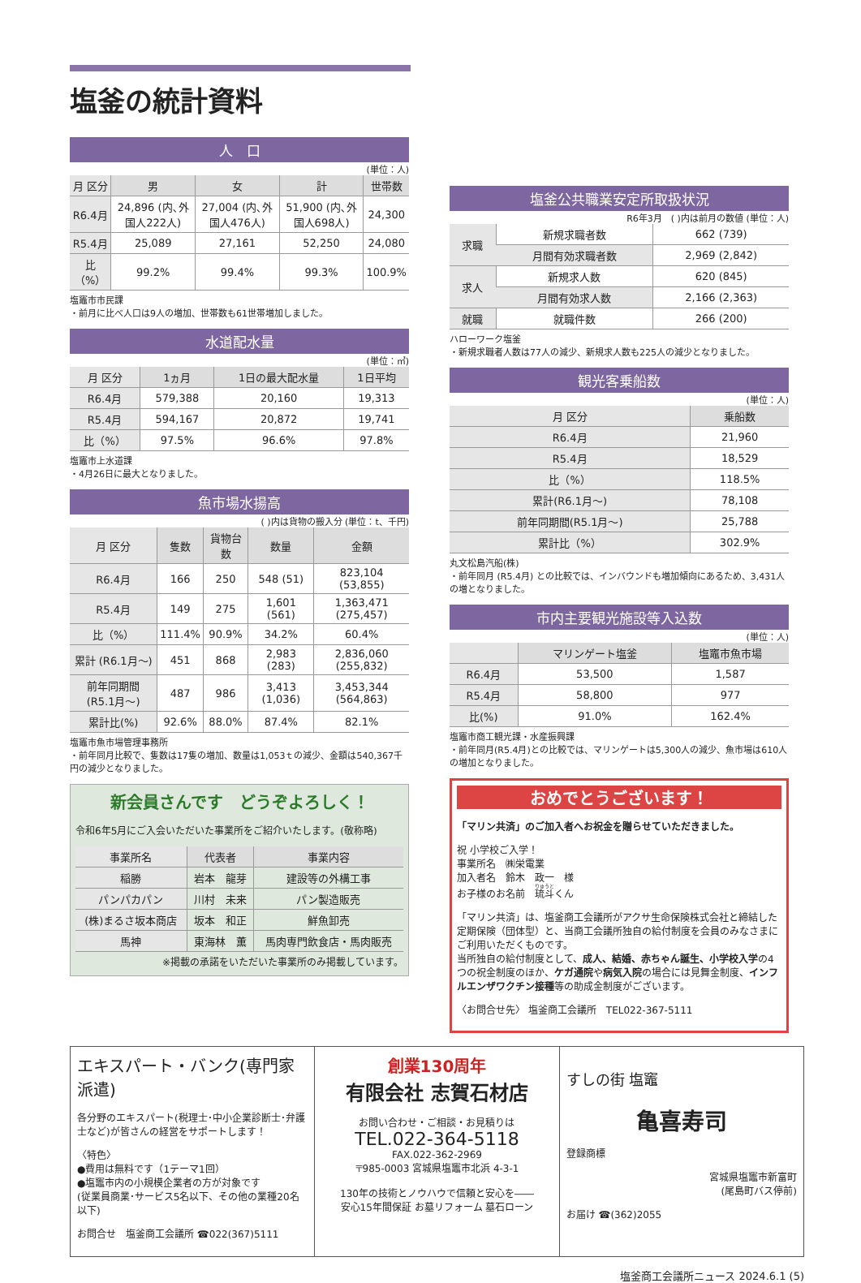塩釜の統計資料
人　口
(単位：人)
| 月 区分 | 男 | 女 | 計 | 世帯数 |
| --- | --- | --- | --- | --- |
| R6.4月 | 24,896 (内､外国人222人) | 27,004 (内､外国人476人) | 51,900 (内､外国人698人) | 24,300 |
| R5.4月 | 25,089 | 27,161 | 52,250 | 24,080 |
| 比（%） | 99.2% | 99.4% | 99.3% | 100.9% |
塩竈市市民課
・前月に比べ人口は9人の増加、世帯数も61世帯増加しました。
水道配水量
(単位：㎥)
| 月 区分 | 1ヵ月 | 1日の最大配水量 | 1日平均 |
| --- | --- | --- | --- |
| R6.4月 | 579,388 | 20,160 | 19,313 |
| R5.4月 | 594,167 | 20,872 | 19,741 |
| 比（%） | 97.5% | 96.6% | 97.8% |
塩竈市上水道課
・4月26日に最大となりました。
魚市場水揚高
( )内は貨物の搬入分 (単位：t、千円)
| 月 区分 | 隻数 | 貨物台数 | 数量 | 金額 |
| --- | --- | --- | --- | --- |
| R6.4月 | 166 | 250 | 548 (51) | 823,104 (53,855) |
| R5.4月 | 149 | 275 | 1,601 (561) | 1,363,471 (275,457) |
| 比（%） | 111.4% | 90.9% | 34.2% | 60.4% |
| 累計 (R6.1月～) | 451 | 868 | 2,983 (283) | 2,836,060 (255,832) |
| 前年同期間 (R5.1月～) | 487 | 986 | 3,413 (1,036) | 3,453,344 (564,863) |
| 累計比(%) | 92.6% | 88.0% | 87.4% | 82.1% |
塩竈市魚市場管理事務所
・前年同月比較で、隻数は17隻の増加、数量は1,053ｔの減少、金額は540,367千円の減少となりました。
新会員さんです　どうぞよろしく！
令和6年5月にご入会いただいた事業所をご紹介いたします。(敬称略)
| 事業所名 | 代表者 | 事業内容 |
| --- | --- | --- |
| 稲勝 | 岩本 龍芽 | 建設等の外構工事 |
| パンパカパン | 川村 未来 | パン製造販売 |
| (株)まるさ坂本商店 | 坂本 和正 | 鮮魚卸売 |
| 馬神 | 東海林 薫 | 馬肉専門飲食店・馬肉販売 |
※掲載の承諾をいただいた事業所のみ掲載しています。
塩釜公共職業安定所取扱状況
R6年3月　( )内は前月の数値 (単位：人)
| 求職 | 新規求職者数 | 662 (739) |
| | 月間有効求職者数 | 2,969 (2,842) |
| 求人 | 新規求人数 | 620 (845) |
| | 月間有効求人数 | 2,166 (2,363) |
| 就職 | 就職件数 | 266 (200) |
ハローワーク塩釜
・新規求職者人数は77人の減少、新規求人数も225人の減少となりました。
観光客乗船数
(単位：人)
| 月 区分 | 乗船数 |
| --- | --- |
| R6.4月 | 21,960 |
| R5.4月 | 18,529 |
| 比（%） | 118.5% |
| 累計(R6.1月～) | 78,108 |
| 前年同期間(R5.1月～) | 25,788 |
| 累計比（%） | 302.9% |
丸文松島汽船(株)
・前年同月 (R5.4月) との比較では、インバウンドも増加傾向にあるため、3,431人の増となりました。
市内主要観光施設等入込数
(単位：人)
| | マリンゲート塩釜 | 塩竈市魚市場 |
| --- | --- | --- |
| R6.4月 | 53,500 | 1,587 |
| R5.4月 | 58,800 | 977 |
| 比(%) | 91.0% | 162.4% |
塩竈市商工観光課・水産振興課
・前年同月(R5.4月)との比較では、マリンゲートは5,300人の減少、魚市場は610人の増加となりました。
おめでとうございます！
「マリン共済」のご加入者へお祝金を贈らせていただきました。
祝 小学校ご入学！
事業所名　㈱栄電業
加入者名　鈴木　政一　様
お子様のお名前　琉斗くん
「マリン共済」は、塩釜商工会議所がアクサ生命保険株式会社と締結した定期保険（団体型）と、当商工会議所独自の給付制度を会員のみなさまにご利用いただくものです。
当所独自の給付制度として、成人、結婚、赤ちゃん誕生、小学校入学の4つの祝金制度のほか、ケガ通院や病気入院の場合には見舞金制度、インフルエンザワクチン接種等の助成金制度がございます。
〈お問合せ先〉 塩釜商工会議所　TEL022-367-5111
エキスパート・バンク(専門家派遣)
各分野のエキスパート(税理士･中小企業診断士･弁護士など)が皆さんの経営をサポートします！
〈特色〉
●費用は無料です（1テーマ1回）
●塩竈市内の小規模企業者の方が対象です
(従業員商業･サービス5名以下、その他の業種20名以下)
お問合せ　塩釜商工会議所 ☎022(367)5111
創業130周年
有限会社 志賀石材店
お問い合わせ・ご相談・お見積りは
TEL.022-364-5118
FAX.022-362-2969
〒985-0003 宮城県塩竈市北浜 4-3-1
130年の技術とノウハウで信頼と安心を――
安心15年間保証 お墓リフォーム 墓石ローン
すしの街 塩竈
亀喜寿司
登録商標
宮城県塩竈市新富町
(尾島町バス停前)
お届け ☎(362)2055
塩釜商工会議所ニュース 2024.6.1 (5)